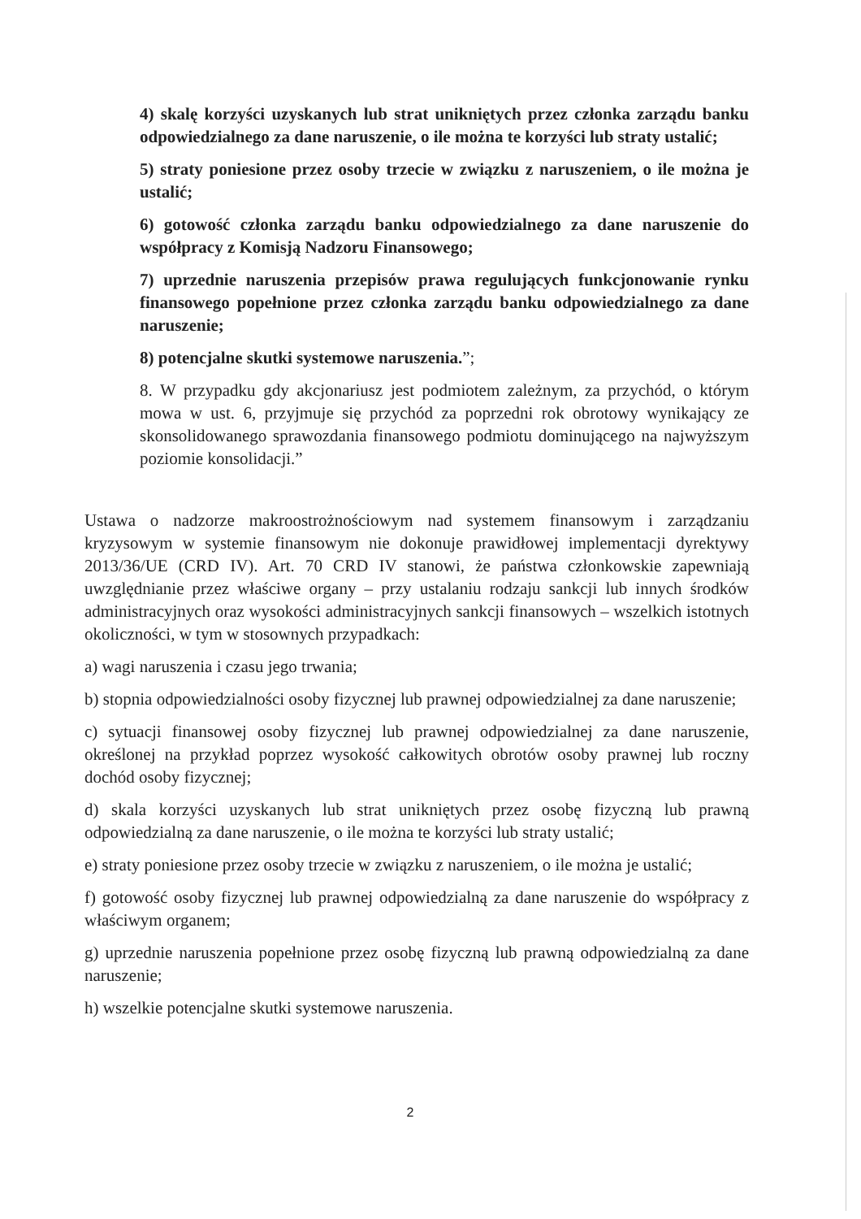4) skalę korzyści uzyskanych lub strat unikniętych przez członka zarządu banku odpowiedzialnego za dane naruszenie, o ile można te korzyści lub straty ustalić;
5) straty poniesione przez osoby trzecie w związku z naruszeniem, o ile można je ustalić;
6) gotowość członka zarządu banku odpowiedzialnego za dane naruszenie do współpracy z Komisją Nadzoru Finansowego;
7) uprzednie naruszenia przepisów prawa regulujących funkcjonowanie rynku finansowego popełnione przez członka zarządu banku odpowiedzialnego za dane naruszenie;
8) potencjalne skutki systemowe naruszenia.”;
8. W przypadku gdy akcjonariusz jest podmiotem zależnym, za przychód, o którym mowa w ust. 6, przyjmuje się przychód za poprzedni rok obrotowy wynikający ze skonsolidowanego sprawozdania finansowego podmiotu dominującego na najwyższym poziomie konsolidacji.”
Ustawa o nadzorze makroostrożnościowym nad systemem finansowym i zarządzaniu kryzysowym w systemie finansowym nie dokonuje prawidłowej implementacji dyrektywy 2013/36/UE (CRD IV). Art. 70 CRD IV stanowi, że państwa członkowskie zapewniają uwzględnianie przez właściwe organy – przy ustalaniu rodzaju sankcji lub innych środków administracyjnych oraz wysokości administracyjnych sankcji finansowych – wszelkich istotnych okoliczności, w tym w stosownych przypadkach:
a) wagi naruszenia i czasu jego trwania;
b) stopnia odpowiedzialności osoby fizycznej lub prawnej odpowiedzialnej za dane naruszenie;
c) sytuacji finansowej osoby fizycznej lub prawnej odpowiedzialnej za dane naruszenie, określonej na przykład poprzez wysokość całkowitych obrotów osoby prawnej lub roczny dochód osoby fizycznej;
d) skala korzyści uzyskanych lub strat unikniętych przez osobę fizyczną lub prawną odpowiedzialną za dane naruszenie, o ile można te korzyści lub straty ustalić;
e) straty poniesione przez osoby trzecie w związku z naruszeniem, o ile można je ustalić;
f) gotowość osoby fizycznej lub prawnej odpowiedzialną za dane naruszenie do współpracy z właściwym organem;
g) uprzednie naruszenia popełnione przez osobę fizyczną lub prawną odpowiedzialną za dane naruszenie;
h) wszelkie potencjalne skutki systemowe naruszenia.
2